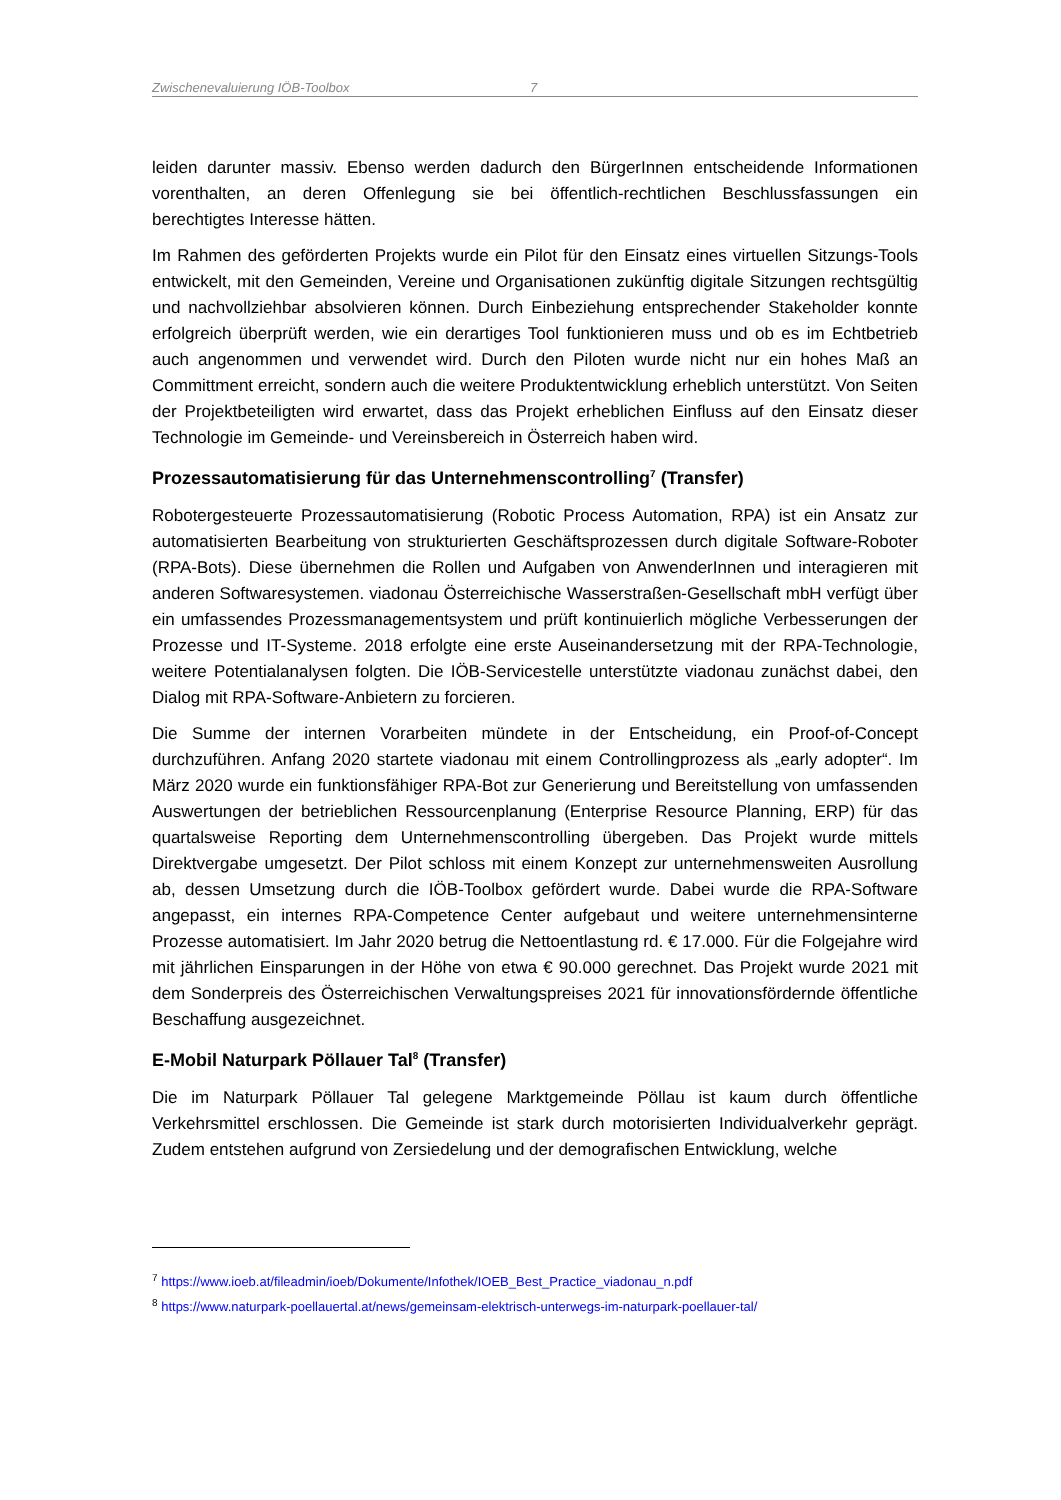Zwischenevaluierung IÖB-Toolbox 7
leiden darunter massiv. Ebenso werden dadurch den BürgerInnen entscheidende Informationen vorenthalten, an deren Offenlegung sie bei öffentlich-rechtlichen Beschlussfassungen ein berechtigtes Interesse hätten.
Im Rahmen des geförderten Projekts wurde ein Pilot für den Einsatz eines virtuellen Sitzungs-Tools entwickelt, mit den Gemeinden, Vereine und Organisationen zukünftig digitale Sitzungen rechtsgültig und nachvollziehbar absolvieren können. Durch Einbeziehung entsprechender Stakeholder konnte erfolgreich überprüft werden, wie ein derartiges Tool funktionieren muss und ob es im Echtbetrieb auch angenommen und verwendet wird. Durch den Piloten wurde nicht nur ein hohes Maß an Committment erreicht, sondern auch die weitere Produktentwicklung erheblich unterstützt. Von Seiten der Projektbeteiligten wird erwartet, dass das Projekt erheblichen Einfluss auf den Einsatz dieser Technologie im Gemeinde- und Vereinsbereich in Österreich haben wird.
Prozessautomatisierung für das Unternehmenscontrolling<sup>7</sup> (Transfer)
Robotergesteuerte Prozessautomatisierung (Robotic Process Automation, RPA) ist ein Ansatz zur automatisierten Bearbeitung von strukturierten Geschäftsprozessen durch digitale Software-Roboter (RPA-Bots). Diese übernehmen die Rollen und Aufgaben von AnwenderInnen und interagieren mit anderen Softwaresystemen. viadonau Österreichische Wasserstraßen-Gesellschaft mbH verfügt über ein umfassendes Prozessmanagementsystem und prüft kontinuierlich mögliche Verbesserungen der Prozesse und IT-Systeme. 2018 erfolgte eine erste Auseinandersetzung mit der RPA-Technologie, weitere Potentialanalysen folgten. Die IÖB-Servicestelle unterstützte viadonau zunächst dabei, den Dialog mit RPA-Software-Anbietern zu forcieren.
Die Summe der internen Vorarbeiten mündete in der Entscheidung, ein Proof-of-Concept durchzuführen. Anfang 2020 startete viadonau mit einem Controllingprozess als „early adopter“. Im März 2020 wurde ein funktionsfähiger RPA-Bot zur Generierung und Bereitstellung von umfassenden Auswertungen der betrieblichen Ressourcenplanung (Enterprise Resource Planning, ERP) für das quartalsweise Reporting dem Unternehmenscontrolling übergeben. Das Projekt wurde mittels Direktvergabe umgesetzt. Der Pilot schloss mit einem Konzept zur unternehmensweiten Ausrollung ab, dessen Umsetzung durch die IÖB-Toolbox gefördert wurde. Dabei wurde die RPA-Software angepasst, ein internes RPA-Competence Center aufgebaut und weitere unternehmensinterne Prozesse automatisiert. Im Jahr 2020 betrug die Nettoentlastung rd. € 17.000. Für die Folgejahre wird mit jährlichen Einsparungen in der Höhe von etwa € 90.000 gerechnet. Das Projekt wurde 2021 mit dem Sonderpreis des Österreichischen Verwaltungspreises 2021 für innovationsfördernde öffentliche Beschaffung ausgezeichnet.
E-Mobil Naturpark Pöllauer Tal<sup>8</sup> (Transfer)
Die im Naturpark Pöllauer Tal gelegene Marktgemeinde Pöllau ist kaum durch öffentliche Verkehrsmittel erschlossen. Die Gemeinde ist stark durch motorisierten Individualverkehr geprägt. Zudem entstehen aufgrund von Zersiedelung und der demografischen Entwicklung, welche
<sup>7</sup> https://www.ioeb.at/fileadmin/ioeb/Dokumente/Infothek/IOEB_Best_Practice_viadonau_n.pdf
<sup>8</sup> https://www.naturpark-poellauertal.at/news/gemeinsam-elektrisch-unterwegs-im-naturpark-poellauer-tal/